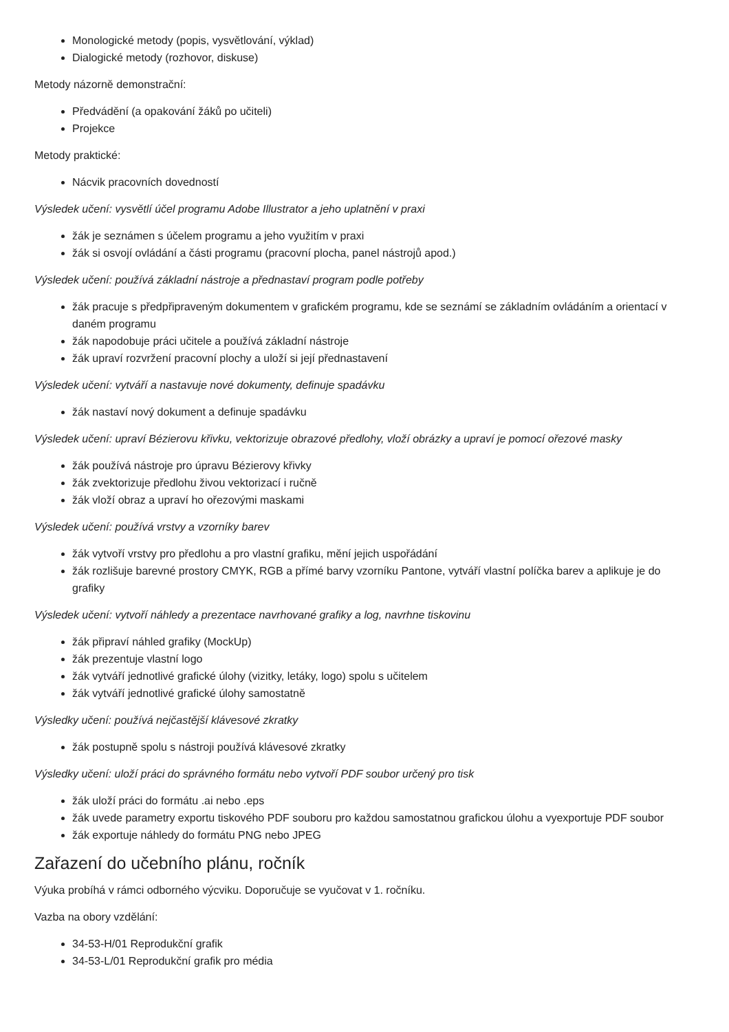Monologické metody (popis, vysvětlování, výklad)
Dialogické metody (rozhovor, diskuse)
Metody názorně demonstrační:
Předvádění (a opakování žáků po učiteli)
Projekce
Metody praktické:
Nácvik pracovních dovedností
Výsledek učení: vysvětlí účel programu Adobe Illustrator a jeho uplatnění v praxi
žák je seznámen s účelem programu a jeho využitím v praxi
žák si osvojí ovládání a části programu (pracovní plocha, panel nástrojů apod.)
Výsledek učení: používá základní nástroje a přednastaví program podle potřeby
žák pracuje s předpřipraveným dokumentem v grafickém programu, kde se seznámí se základním ovládáním a orientací v daném programu
žák napodobuje práci učitele a používá základní nástroje
žák upraví rozvržení pracovní plochy a uloží si její přednastavení
Výsledek učení: vytváří a nastavuje nové dokumenty, definuje spadávku
žák nastaví nový dokument a definuje spadávku
Výsledek učení: upraví Bézierovu křivku, vektorizuje obrazové předlohy, vloží obrázky a upraví je pomocí ořezové masky
žák používá nástroje pro úpravu Bézierovy křivky
žák zvektorizuje předlohu živou vektorizací i ručně
žák vloží obraz a upraví ho ořezovými maskami
Výsledek učení: používá vrstvy a vzorníky barev
žák vytvoří vrstvy pro předlohu a pro vlastní grafiku, mění jejich uspořádání
žák rozlišuje barevné prostory CMYK, RGB a přímé barvy vzorníku Pantone, vytváří vlastní políčka barev a aplikuje je do grafiky
Výsledek učení: vytvoří náhledy a prezentace navrhované grafiky a log, navrhne tiskovinu
žák připraví náhled grafiky (MockUp)
žák prezentuje vlastní logo
žák vytváří jednotlivé grafické úlohy (vizitky, letáky, logo) spolu s učitelem
žák vytváří jednotlivé grafické úlohy samostatně
Výsledky učení: používá nejčastější klávesové zkratky
žák postupně spolu s nástroji používá klávesové zkratky
Výsledky učení: uloží práci do správného formátu nebo vytvoří PDF soubor určený pro tisk
žák uloží práci do formátu .ai nebo .eps
žák uvede parametry exportu tiskového PDF souboru pro každou samostatnou grafickou úlohu a vyexportuje PDF soubor
žák exportuje náhledy do formátu PNG nebo JPEG
Zařazení do učebního plánu, ročník
Výuka probíhá v rámci odborného výcviku. Doporučuje se vyučovat v 1. ročníku.
Vazba na obory vzdělání:
34-53-H/01 Reprodukční grafik
34-53-L/01 Reprodukční grafik pro média